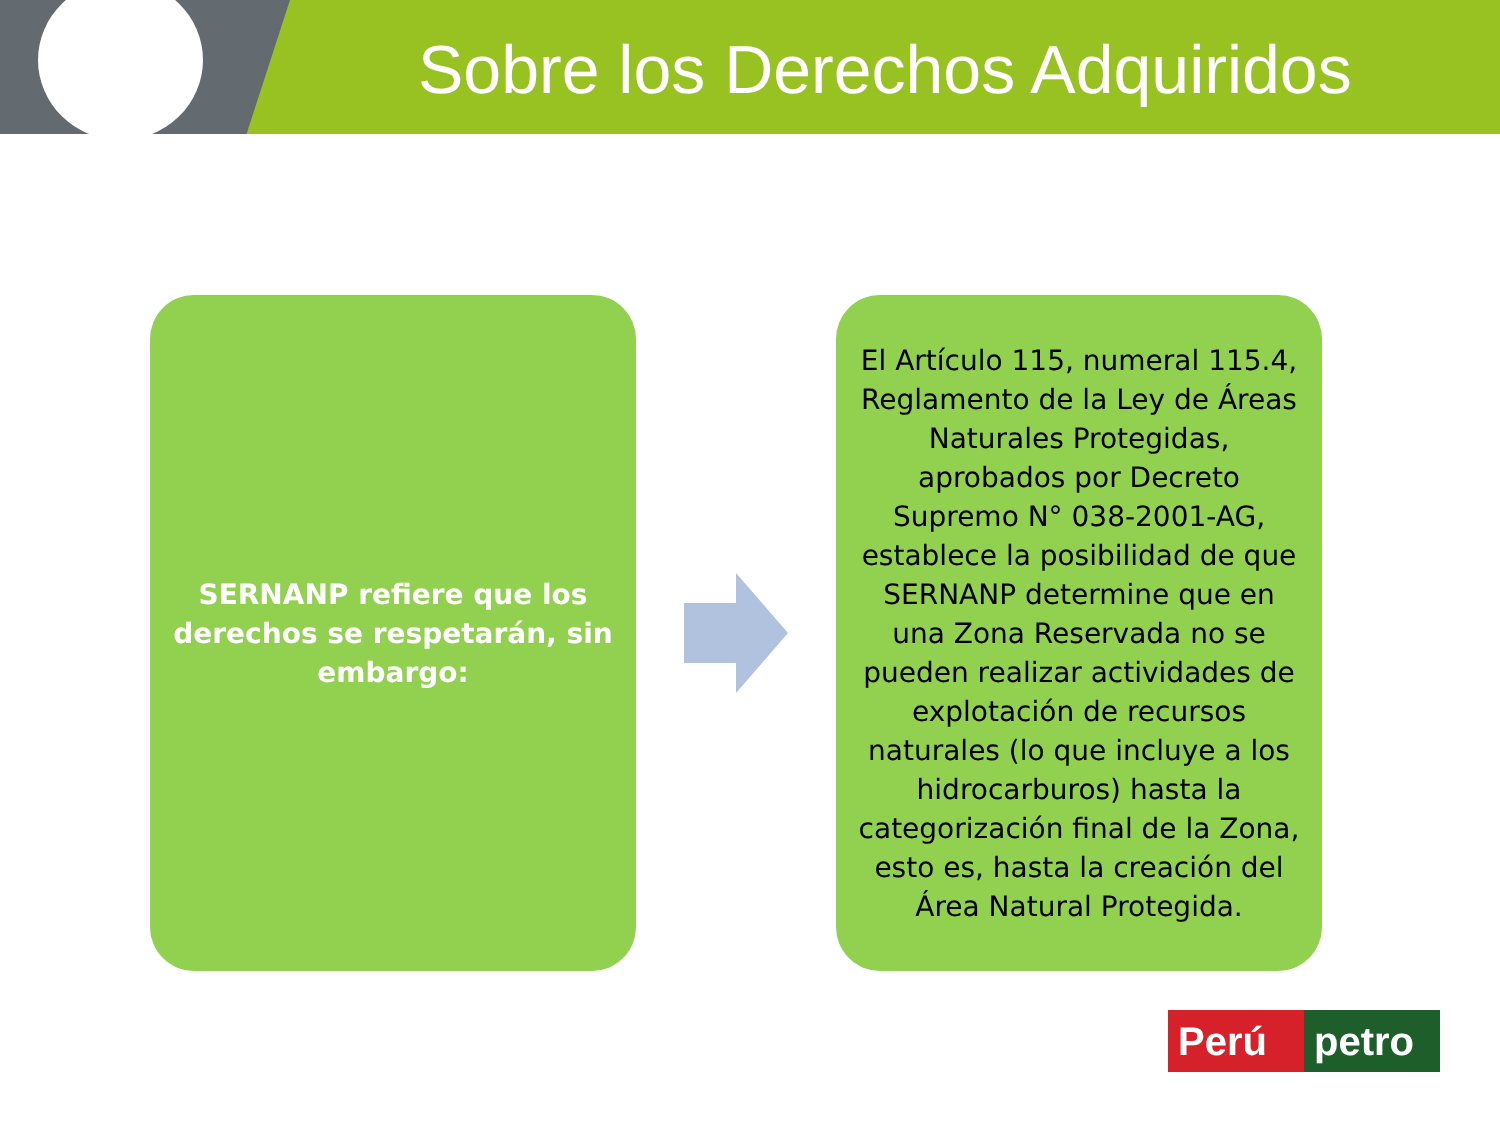Sobre los Derechos Adquiridos
SERNANP refiere que los derechos se respetarán, sin embargo:
El Artículo 115, numeral 115.4, Reglamento de la Ley de Áreas Naturales Protegidas, aprobados por Decreto Supremo N° 038-2001-AG, establece la posibilidad de que SERNANP determine que en una Zona Reservada no se pueden realizar actividades de explotación de recursos naturales (lo que incluye a los hidrocarburos) hasta la categorización final de la Zona, esto es, hasta la creación del Área Natural Protegida.
Perú petro